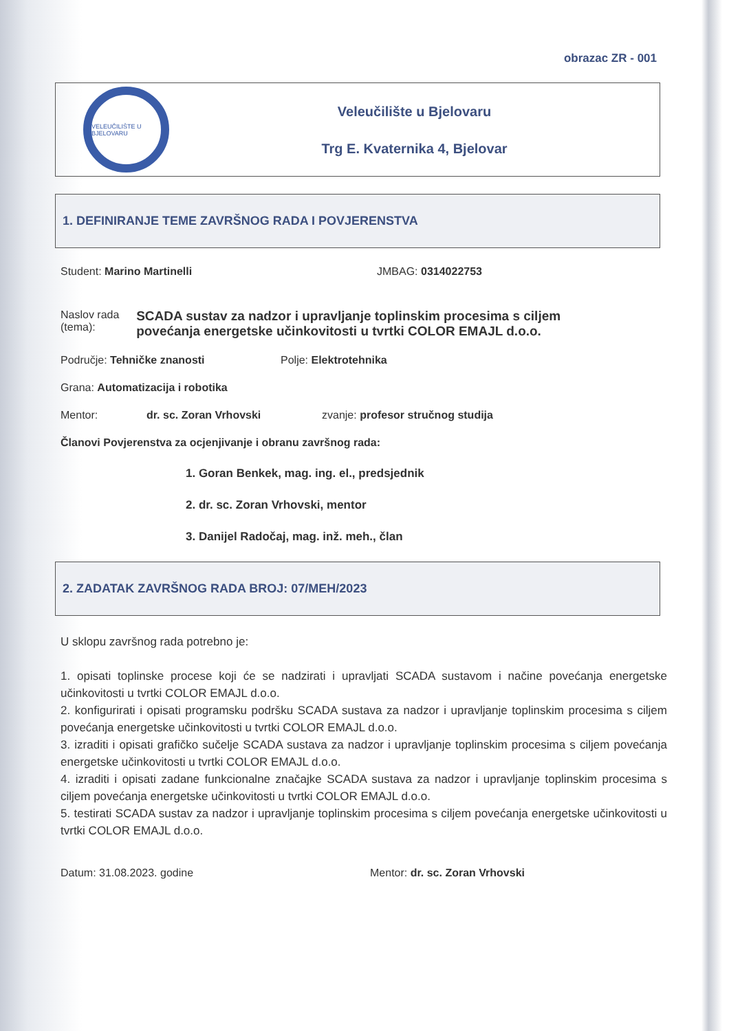obrazac ZR - 001
VELEUČILIŠTE U BJELOVARU
Veleučilište u Bjelovaru
Trg E. Kvaternika 4, Bjelovar
1. DEFINIRANJE TEME ZAVRŠNOG RADA I POVJERENSTVA
Student: Marino Martinelli JMBAG: 0314022753
Naslov rada (tema): SCADA sustav za nadzor i upravljanje toplinskim procesima s ciljem povećanja energetske učinkovitosti u tvrtki COLOR EMAJL d.o.o.
Područje: Tehničke znanosti Polje: Elektrotehnika
Grana: Automatizacija i robotika
Mentor: dr. sc. Zoran Vrhovski zvanje: profesor stručnog studija
Članovi Povjerenstva za ocjenjivanje i obranu završnog rada:
1. Goran Benkek, mag. ing. el., predsjednik
2. dr. sc. Zoran Vrhovski, mentor
3. Danijel Radočaj, mag. inž. meh., član
2. ZADATAK ZAVRŠNOG RADA BROJ: 07/MEH/2023
U sklopu završnog rada potrebno je:
1. opisati toplinske procese koji će se nadzirati i upravljati SCADA sustavom i načine povećanja energetske učinkovitosti u tvrtki COLOR EMAJL d.o.o.
2. konfigurirati i opisati programsku podršku SCADA sustava za nadzor i upravljanje toplinskim procesima s ciljem povećanja energetske učinkovitosti u tvrtki COLOR EMAJL d.o.o.
3. izraditi i opisati grafičko sučelje SCADA sustava za nadzor i upravljanje toplinskim procesima s ciljem povećanja energetske učinkovitosti u tvrtki COLOR EMAJL d.o.o.
4. izraditi i opisati zadane funkcionalne značajke SCADA sustava za nadzor i upravljanje toplinskim procesima s ciljem povećanja energetske učinkovitosti u tvrtki COLOR EMAJL d.o.o.
5. testirati SCADA sustav za nadzor i upravljanje toplinskim procesima s ciljem povećanja energetske učinkovitosti u tvrtki COLOR EMAJL d.o.o.
Datum: 31.08.2023. godine Mentor: dr. sc. Zoran Vrhovski